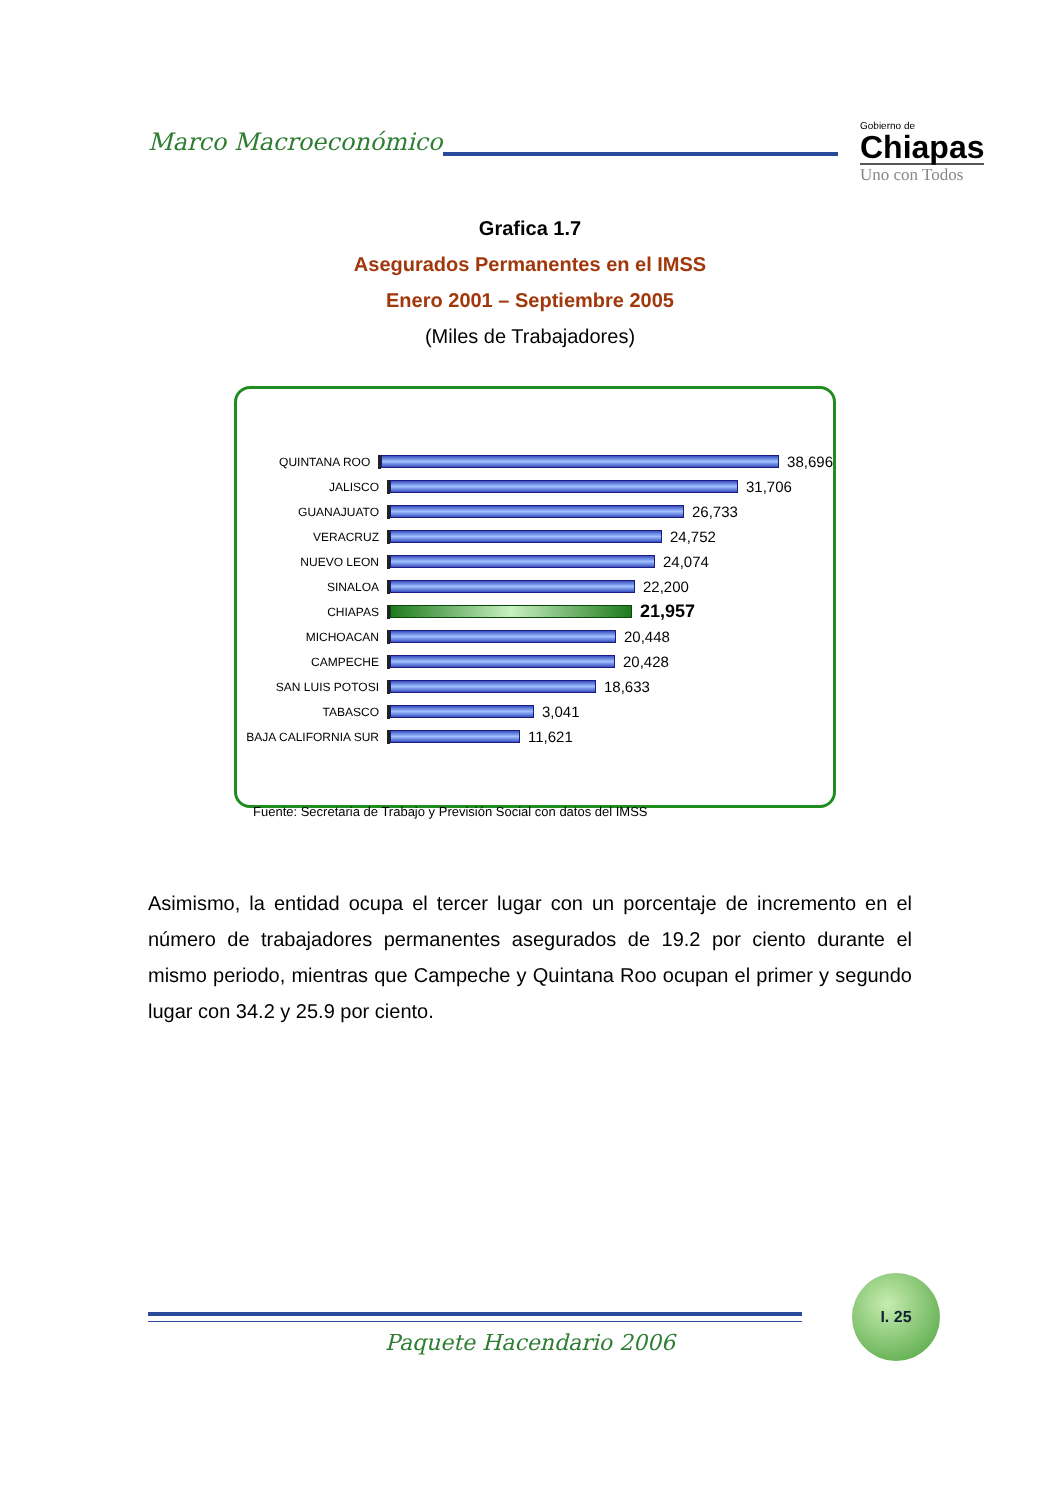Marco Macroeconómico
Gobierno de
Chiapas
Uno con Todos
Grafica 1.7
Asegurados Permanentes en el IMSS
Enero 2001 – Septiembre 2005
(Miles de Trabajadores)
QUINTANA ROO
38,696
JALISCO
31,706
GUANAJUATO
26,733
VERACRUZ
24,752
NUEVO LEON
24,074
SINALOA
22,200
CHIAPAS
21,957
MICHOACAN
20,448
CAMPECHE
20,428
SAN LUIS POTOSI
18,633
TABASCO
3,041
BAJA CALIFORNIA SUR
11,621
Fuente: Secretaria de Trabajo y Previsión Social con datos del IMSS
Asimismo, la entidad ocupa el tercer lugar con un porcentaje de incremento en el número de trabajadores permanentes asegurados de 19.2 por ciento durante el mismo periodo, mientras que Campeche y Quintana Roo ocupan el primer y segundo lugar con 34.2 y 25.9 por ciento.
I. 25
Paquete Hacendario 2006